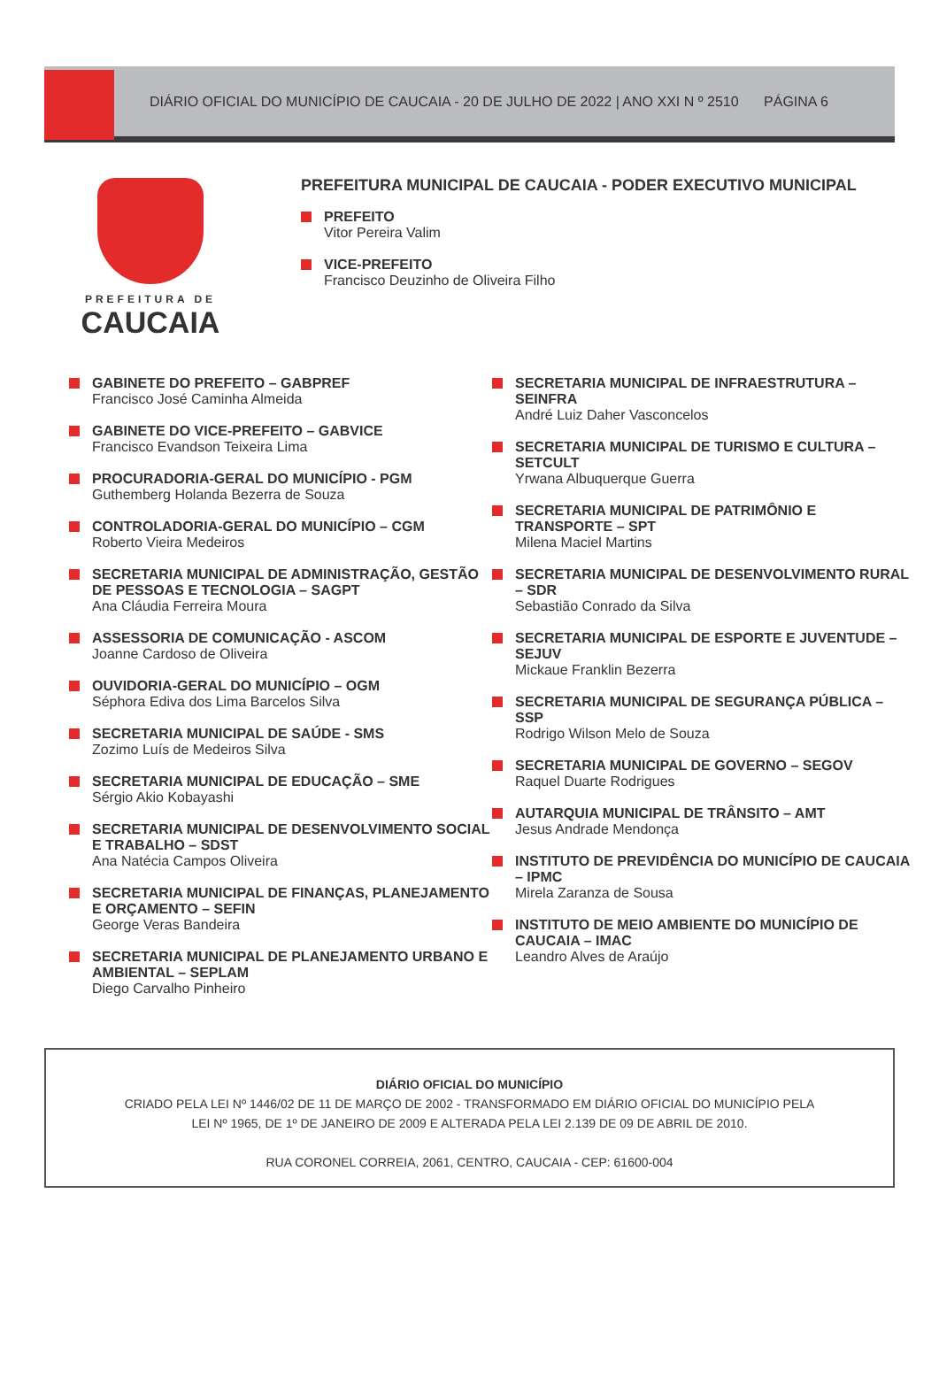DIÁRIO OFICIAL DO MUNICÍPIO DE CAUCAIA - 20 DE JULHO DE 2022 | ANO XXI N º 2510
PÁGINA 6
PREFEITURA DE
CAUCAIA
PREFEITURA MUNICIPAL DE CAUCAIA - PODER EXECUTIVO MUNICIPAL
PREFEITO
Vitor Pereira Valim
VICE-PREFEITO
Francisco Deuzinho de Oliveira Filho
GABINETE DO PREFEITO – GABPREF
Francisco José Caminha Almeida
GABINETE DO VICE-PREFEITO – GABVICE
Francisco Evandson Teixeira Lima
PROCURADORIA-GERAL DO MUNICÍPIO - PGM
Guthemberg Holanda Bezerra de Souza
CONTROLADORIA-GERAL DO MUNICÍPIO – CGM
Roberto Vieira Medeiros
SECRETARIA MUNICIPAL DE ADMINISTRAÇÃO, GESTÃO DE PESSOAS E TECNOLOGIA – SAGPT
Ana Cláudia Ferreira Moura
ASSESSORIA DE COMUNICAÇÃO - ASCOM
Joanne Cardoso de Oliveira
OUVIDORIA-GERAL DO MUNICÍPIO – OGM
Séphora Ediva dos Lima Barcelos Silva
SECRETARIA MUNICIPAL DE SAÚDE - SMS
Zozimo Luís de Medeiros Silva
SECRETARIA MUNICIPAL DE EDUCAÇÃO – SME
Sérgio Akio Kobayashi
SECRETARIA MUNICIPAL DE DESENVOLVIMENTO SOCIAL E TRABALHO – SDST
Ana Natécia Campos Oliveira
SECRETARIA MUNICIPAL DE FINANÇAS, PLANEJAMENTO E ORÇAMENTO – SEFIN
George Veras Bandeira
SECRETARIA MUNICIPAL DE PLANEJAMENTO URBANO E AMBIENTAL – SEPLAM
Diego Carvalho Pinheiro
SECRETARIA MUNICIPAL DE INFRAESTRUTURA – SEINFRA
André Luiz Daher Vasconcelos
SECRETARIA MUNICIPAL DE TURISMO E CULTURA – SETCULT
Yrwana Albuquerque Guerra
SECRETARIA MUNICIPAL DE PATRIMÔNIO E TRANSPORTE – SPT
Milena Maciel Martins
SECRETARIA MUNICIPAL DE DESENVOLVIMENTO RURAL – SDR
Sebastião Conrado da Silva
SECRETARIA MUNICIPAL DE ESPORTE E JUVENTUDE – SEJUV
Mickaue Franklin Bezerra
SECRETARIA MUNICIPAL DE SEGURANÇA PÚBLICA – SSP
Rodrigo Wilson Melo de Souza
SECRETARIA MUNICIPAL DE GOVERNO – SEGOV
Raquel Duarte Rodrigues
AUTARQUIA MUNICIPAL DE TRÂNSITO – AMT
Jesus Andrade Mendonça
INSTITUTO DE PREVIDÊNCIA DO MUNICÍPIO DE CAUCAIA – IPMC
Mirela Zaranza de Sousa
INSTITUTO DE MEIO AMBIENTE DO MUNICÍPIO DE CAUCAIA – IMAC
Leandro Alves de Araújo
DIÁRIO OFICIAL DO MUNICÍPIO
CRIADO PELA LEI Nº 1446/02 DE 11 DE MARÇO DE 2002 - TRANSFORMADO EM DIÁRIO OFICIAL DO MUNICÍPIO PELA
LEI Nº 1965, DE 1º DE JANEIRO DE 2009 E ALTERADA PELA LEI 2.139 DE 09 DE ABRIL DE 2010.
RUA CORONEL CORREIA, 2061, CENTRO, CAUCAIA - CEP: 61600-004